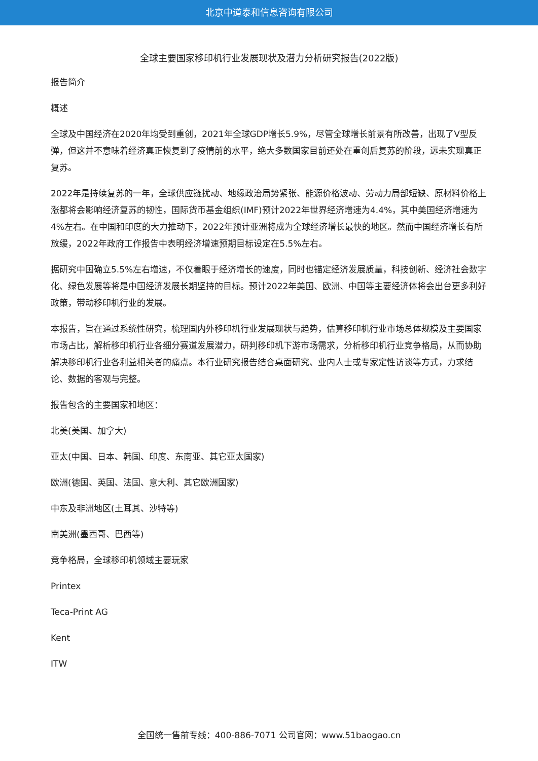北京中道泰和信息咨询有限公司
全球主要国家移印机行业发展现状及潜力分析研究报告(2022版)
报告简介
概述
全球及中国经济在2020年均受到重创，2021年全球GDP增长5.9%，尽管全球增长前景有所改善，出现了V型反弹，但这并不意味着经济真正恢复到了疫情前的水平，绝大多数国家目前还处在重创后复苏的阶段，远未实现真正复苏。
2022年是持续复苏的一年，全球供应链扰动、地缘政治局势紧张、能源价格波动、劳动力局部短缺、原材料价格上涨都将会影响经济复苏的韧性，国际货币基金组织(IMF)预计2022年世界经济增速为4.4%，其中美国经济增速为4%左右。在中国和印度的大力推动下，2022年预计亚洲将成为全球经济增长最快的地区。然而中国经济增长有所放缓，2022年政府工作报告中表明经济增速预期目标设定在5.5%左右。
据研究中国确立5.5%左右增速，不仅着眼于经济增长的速度，同时也锚定经济发展质量，科技创新、经济社会数字化、绿色发展等将是中国经济发展长期坚持的目标。预计2022年美国、欧洲、中国等主要经济体将会出台更多利好政策，带动移印机行业的发展。
本报告，旨在通过系统性研究，梳理国内外移印机行业发展现状与趋势，估算移印机行业市场总体规模及主要国家市场占比，解析移印机行业各细分赛道发展潜力，研判移印机下游市场需求，分析移印机行业竞争格局，从而协助解决移印机行业各利益相关者的痛点。本行业研究报告结合桌面研究、业内人士或专家定性访谈等方式，力求结论、数据的客观与完整。
报告包含的主要国家和地区：
北美(美国、加拿大)
亚太(中国、日本、韩国、印度、东南亚、其它亚太国家)
欧洲(德国、英国、法国、意大利、其它欧洲国家)
中东及非洲地区(土耳其、沙特等)
南美洲(墨西哥、巴西等)
竞争格局，全球移印机领域主要玩家
Printex
Teca-Print AG
Kent
ITW
全国统一售前专线：400-886-7071 公司官网：www.51baogao.cn